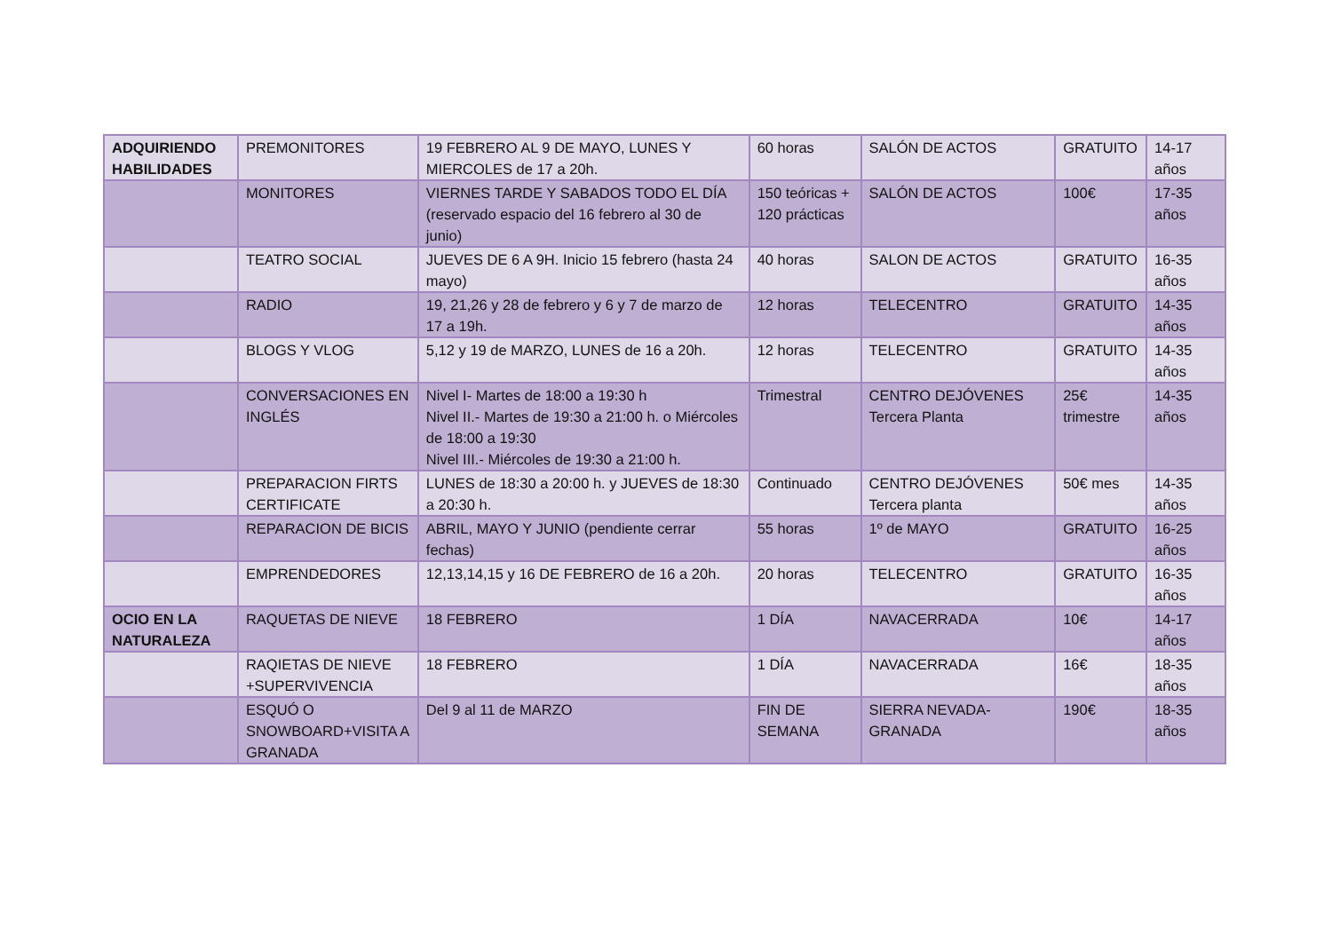| ADQUIRIENDO HABILIDADES | PREMONITORES | 19 FEBRERO AL 9 DE MAYO, LUNES Y MIERCOLES de 17 a 20h. | 60 horas | SALÓN DE ACTOS | GRATUITO | 14-17 años |
| | MONITORES | VIERNES TARDE Y SABADOS TODO EL DÍA (reservado espacio del 16 febrero al 30 de junio) | 150 teóricas + 120 prácticas | SALÓN DE ACTOS | 100€ | 17-35 años |
| | TEATRO SOCIAL | JUEVES DE 6 A 9H. Inicio 15 febrero (hasta 24 mayo) | 40 horas | SALON DE ACTOS | GRATUITO | 16-35 años |
| | RADIO | 19, 21,26 y 28 de febrero y 6 y 7 de marzo de 17 a 19h. | 12 horas | TELECENTRO | GRATUITO | 14-35 años |
| | BLOGS Y VLOG | 5,12 y 19 de MARZO, LUNES de 16 a 20h. | 12 horas | TELECENTRO | GRATUITO | 14-35 años |
| | CONVERSACIONES EN INGLÉS | Nivel I- Martes de 18:00 a 19:30 h Nivel II.- Martes de 19:30 a 21:00 h. o Miércoles de 18:00 a 19:30 Nivel III.- Miércoles de 19:30 a 21:00 h. | Trimestral | CENTRO DEJÓVENES Tercera Planta | 25€ trimestre | 14-35 años |
| | PREPARACION FIRTS CERTIFICATE | LUNES de 18:30 a 20:00 h. y JUEVES de 18:30 a 20:30 h. | Continuado | CENTRO DEJÓVENES Tercera planta | 50€ mes | 14-35 años |
| | REPARACION DE BICIS | ABRIL, MAYO Y JUNIO (pendiente cerrar fechas) | 55 horas | 1º de MAYO | GRATUITO | 16-25 años |
| | EMPRENDEDORES | 12,13,14,15 y 16 DE FEBRERO de 16 a 20h. | 20 horas | TELECENTRO | GRATUITO | 16-35 años |
| OCIO EN LA NATURALEZA | RAQUETAS DE NIEVE | 18 FEBRERO | 1 DÍA | NAVACERRADA | 10€ | 14-17 años |
| | RAQIETAS DE NIEVE +SUPERVIVENCIA | 18 FEBRERO | 1 DÍA | NAVACERRADA | 16€ | 18-35 años |
| | ESQUÓ O SNOWBOARD+VISITA A GRANADA | Del 9 al 11 de MARZO | FIN DE SEMANA | SIERRA NEVADA-GRANADA | 190€ | 18-35 años |